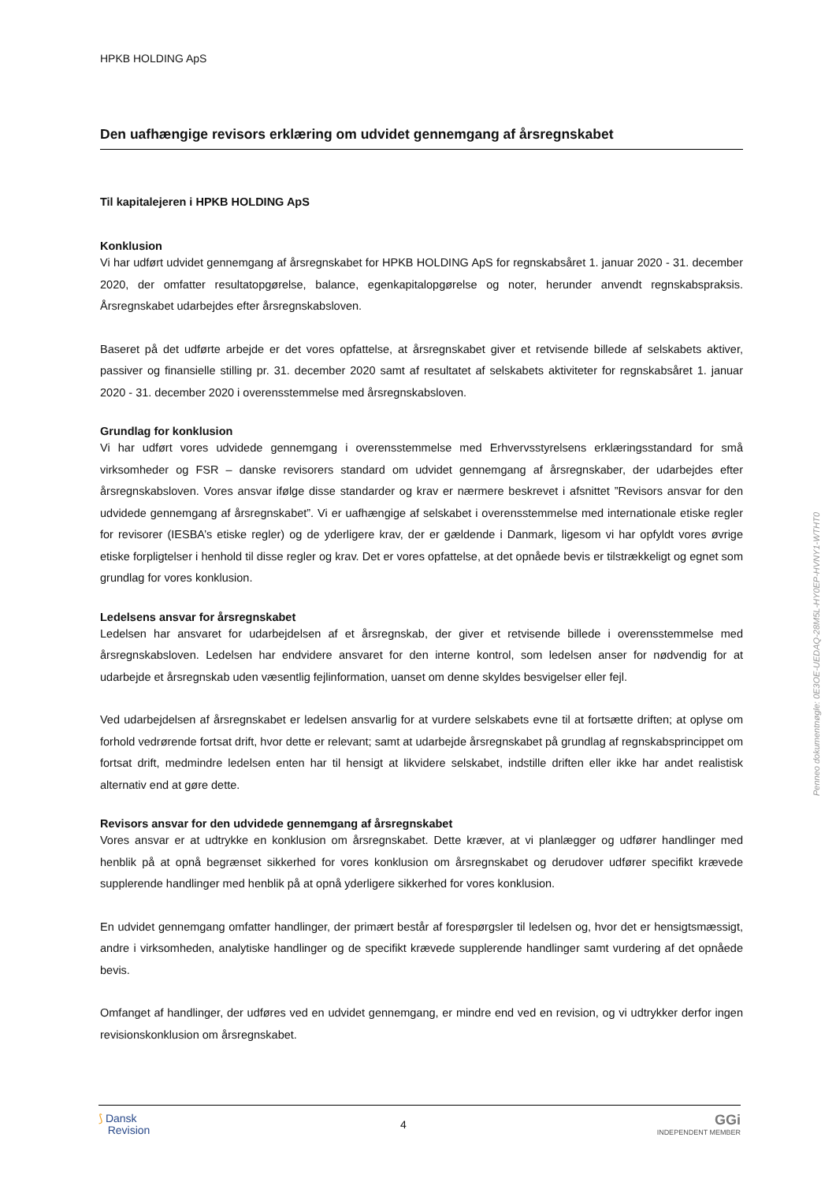HPKB HOLDING ApS
Den uafhængige revisors erklæring om udvidet gennemgang af årsregnskabet
Til kapitalejeren i HPKB HOLDING ApS
Konklusion
Vi har udført udvidet gennemgang af årsregnskabet for HPKB HOLDING ApS for regnskabsåret 1. januar 2020 - 31. december 2020, der omfatter resultatopgørelse, balance, egenkapitalopgørelse og noter, herunder anvendt regnskabspraksis. Årsregnskabet udarbejdes efter årsregnskabsloven.
Baseret på det udførte arbejde er det vores opfattelse, at årsregnskabet giver et retvisende billede af selskabets aktiver, passiver og finansielle stilling pr. 31. december 2020 samt af resultatet af selskabets aktiviteter for regnskabsåret 1. januar 2020 - 31. december 2020 i overensstemmelse med årsregnskabsloven.
Grundlag for konklusion
Vi har udført vores udvidede gennemgang i overensstemmelse med Erhvervsstyrelsens erklæringsstandard for små virksomheder og FSR – danske revisorers standard om udvidet gennemgang af årsregnskaber, der udarbejdes efter årsregnskabsloven. Vores ansvar ifølge disse standarder og krav er nærmere beskrevet i afsnittet ”Revisors ansvar for den udvidede gennemgang af årsregnskabet”. Vi er uafhængige af selskabet i overensstemmelse med internationale etiske regler for revisorer (IESBA’s etiske regler) og de yderligere krav, der er gældende i Danmark, ligesom vi har opfyldt vores øvrige etiske forpligtelser i henhold til disse regler og krav. Det er vores opfattelse, at det opnåede bevis er tilstrækkeligt og egnet som grundlag for vores konklusion.
Ledelsens ansvar for årsregnskabet
Ledelsen har ansvaret for udarbejdelsen af et årsregnskab, der giver et retvisende billede i overensstemmelse med årsregnskabsloven. Ledelsen har endvidere ansvaret for den interne kontrol, som ledelsen anser for nødvendig for at udarbejde et årsregnskab uden væsentlig fejlinformation, uanset om denne skyldes besvigelser eller fejl.
Ved udarbejdelsen af årsregnskabet er ledelsen ansvarlig for at vurdere selskabets evne til at fortsætte driften; at oplyse om forhold vedrørende fortsat drift, hvor dette er relevant; samt at udarbejde årsregnskabet på grundlag af regnskabsprincippet om fortsat drift, medmindre ledelsen enten har til hensigt at likvidere selskabet, indstille driften eller ikke har andet realistisk alternativ end at gøre dette.
Revisors ansvar for den udvidede gennemgang af årsregnskabet
Vores ansvar er at udtrykke en konklusion om årsregnskabet. Dette kræver, at vi planlægger og udfører handlinger med henblik på at opnå begrænset sikkerhed for vores konklusion om årsregnskabet og derudover udfører specifikt krævede supplerende handlinger med henblik på at opnå yderligere sikkerhed for vores konklusion.
En udvidet gennemgang omfatter handlinger, der primært består af forespørgsler til ledelsen og, hvor det er hensigtsmæssigt, andre i virksomheden, analytiske handlinger og de specifikt krævede supplerende handlinger samt vurdering af det opnåede bevis.
Omfanget af handlinger, der udføres ved en udvidet gennemgang, er mindre end ved en revision, og vi udtrykker derfor ingen revisionskonklusion om årsregnskabet.
Penneo dokumentnøgle: 0E3OE-UEDAQ-28M5L-HY0EP-HVNY1-WTHT0
⟆ Dansk
Revision
4
GGi
INDEPENDENT MEMBER